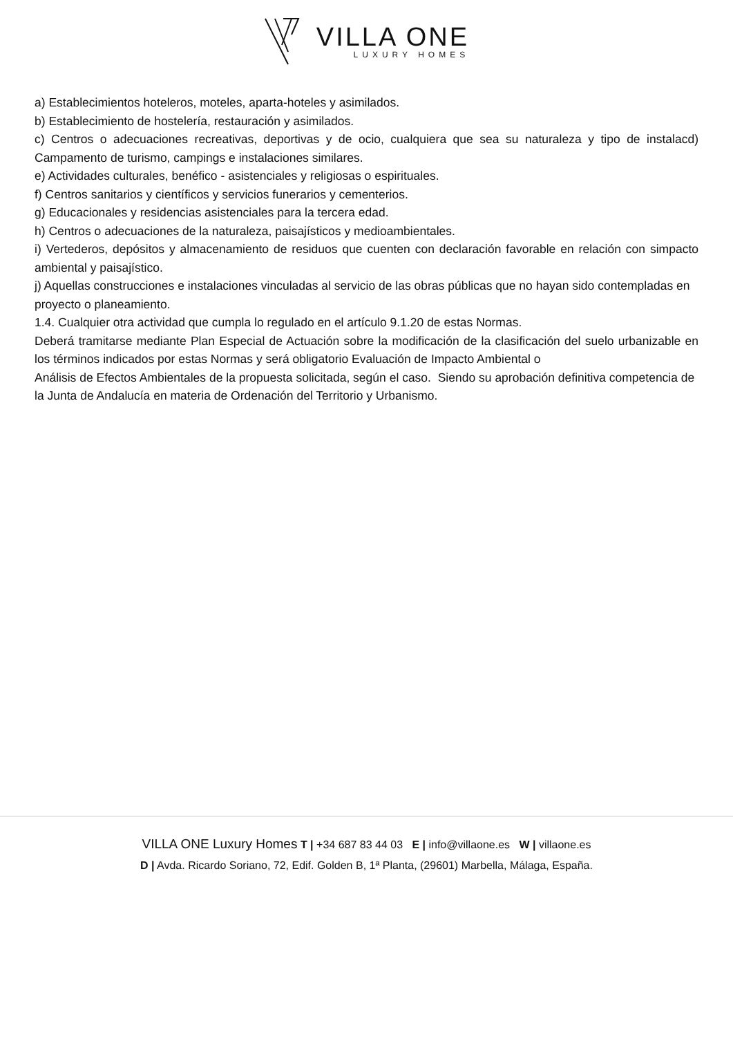VILLA ONE
LUXURY HOMES
a) Establecimientos hoteleros, moteles, aparta-hoteles y asimilados.
b) Establecimiento de hostelería, restauración y asimilados.
c) Centros o adecuaciones recreativas, deportivas y de ocio, cualquiera que sea su naturaleza y tipo de instalacd) Campamento de turismo, campings e instalaciones similares.
e) Actividades culturales, benéfico - asistenciales y religiosas o espirituales.
f) Centros sanitarios y científicos y servicios funerarios y cementerios.
g) Educacionales y residencias asistenciales para la tercera edad.
h) Centros o adecuaciones de la naturaleza, paisajísticos y medioambientales.
i) Vertederos, depósitos y almacenamiento de residuos que cuenten con declaración favorable en relación con simpacto ambiental y paisajístico.
j) Aquellas construcciones e instalaciones vinculadas al servicio de las obras públicas que no hayan sido contempladas en proyecto o planeamiento.
1.4. Cualquier otra actividad que cumpla lo regulado en el artículo 9.1.20 de estas Normas.
Deberá tramitarse mediante Plan Especial de Actuación sobre la modificación de la clasificación del suelo urbanizable en los términos indicados por estas Normas y será obligatorio Evaluación de Impacto Ambiental o
Análisis de Efectos Ambientales de la propuesta solicitada, según el caso. Siendo su aprobación definitiva competencia de la Junta de Andalucía en materia de Ordenación del Territorio y Urbanismo.
VILLA ONE Luxury Homes T | +34 687 83 44 03 E | info@villaone.es W | villaone.es
D | Avda. Ricardo Soriano, 72, Edif. Golden B, 1ª Planta, (29601) Marbella, Málaga, España.